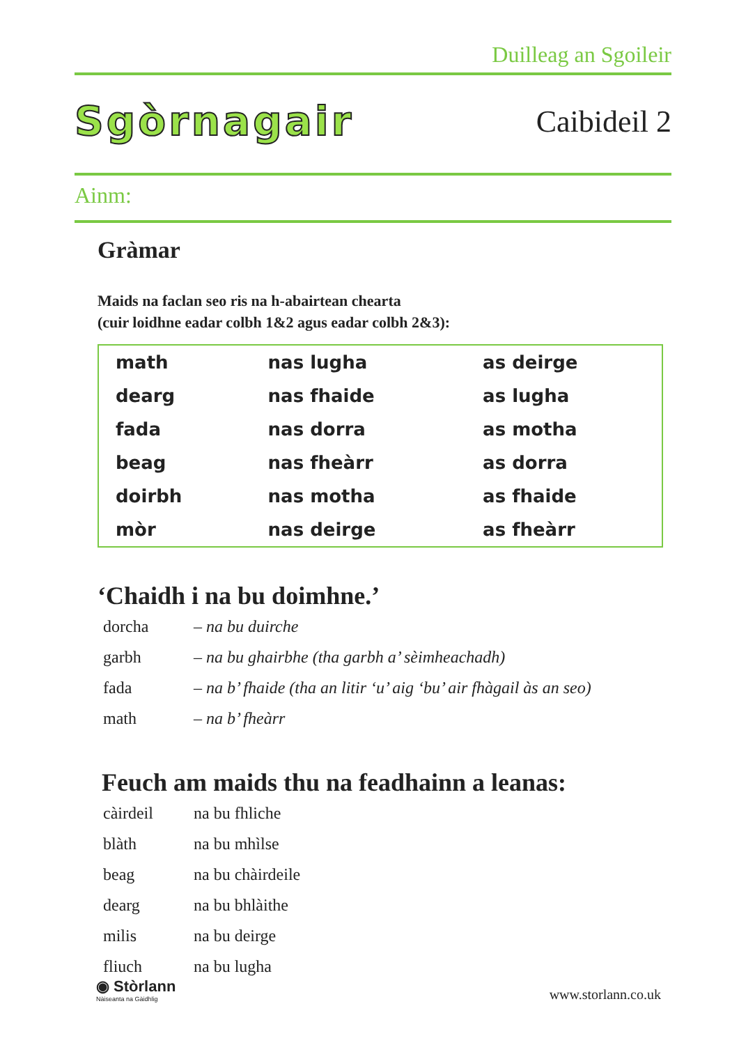Duilleag an Sgoileir
Sgòrnagair
Caibideil 2
Ainm:
Gràmar
Maids na faclan seo ris na h-abairtean chearta
(cuir loidhne eadar colbh 1&2 agus eadar colbh 2&3):
| math | nas lugha | as deirge |
| dearg | nas fhaide | as lugha |
| fada | nas dorra | as motha |
| beag | nas fheàrr | as dorra |
| doirbh | nas motha | as fhaide |
| mòr | nas deirge | as fheàrr |
‘Chaidh i na bu doimhne.’
| dorcha | – na bu duirche |
| garbh | – na bu ghairbhe (tha garbh a’ sèimheachadh) |
| fada | – na b’ fhaide (tha an litir ‘u’ aig ‘bu’ air fhàgail às an seo) |
| math | – na b’ fheàrr |
Feuch am maids thu na feadhainn a leanas:
| càirdeil | na bu fhliche |
| blàth | na bu mhìlse |
| beag | na bu chàirdeile |
| dearg | na bu bhlàithe |
| milis | na bu deirge |
| fliuch | na bu lugha |
◉ Stòrlann
Nàiseanta na Gàidhlig
www.storlann.co.uk